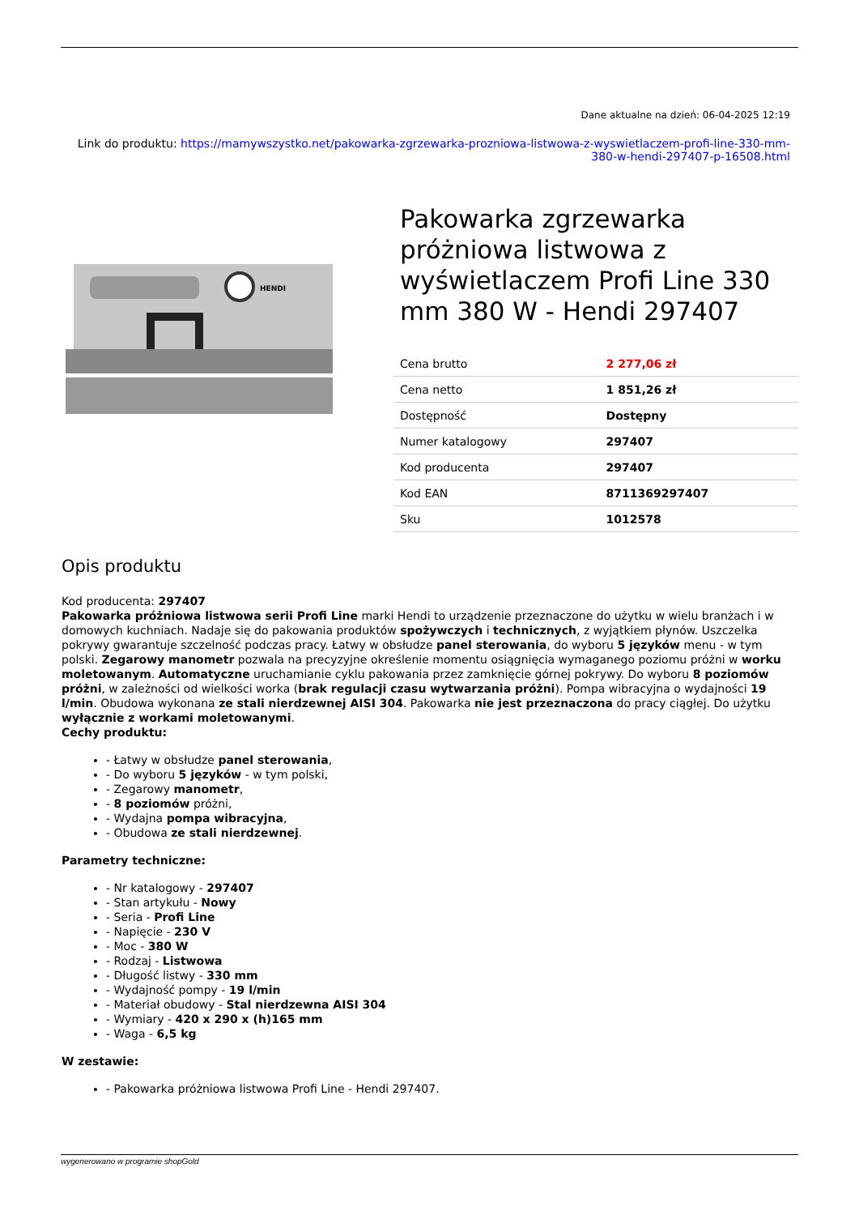Dane aktualne na dzień: 06-04-2025 12:19
Link do produktu: https://mamywszystko.net/pakowarka-zgrzewarka-prozniowa-listwowa-z-wyswietlaczem-profi-line-330-mm-380-w-hendi-297407-p-16508.html
HENDI
Pakowarka zgrzewarka próżniowa listwowa z wyświetlaczem Profi Line 330 mm 380 W - Hendi 297407
| Cena brutto | 2 277,06 zł |
| Cena netto | 1 851,26 zł |
| Dostępność | Dostępny |
| Numer katalogowy | 297407 |
| Kod producenta | 297407 |
| Kod EAN | 8711369297407 |
| Sku | 1012578 |
Opis produktu
Kod producenta: 297407
Pakowarka próżniowa listwowa serii Profi Line marki Hendi to urządzenie przeznaczone do użytku w wielu branżach i w domowych kuchniach. Nadaje się do pakowania produktów spożywczych i technicznych, z wyjątkiem płynów. Uszczelka pokrywy gwarantuje szczelność podczas pracy. Łatwy w obsłudze panel sterowania, do wyboru 5 języków menu - w tym polski. Zegarowy manometr pozwala na precyzyjne określenie momentu osiągnięcia wymaganego poziomu próżni w worku moletowanym. Automatyczne uruchamianie cyklu pakowania przez zamknięcie górnej pokrywy. Do wyboru 8 poziomów próżni, w zależności od wielkości worka (brak regulacji czasu wytwarzania próżni). Pompa wibracyjna o wydajności 19 l/min. Obudowa wykonana ze stali nierdzewnej AISI 304. Pakowarka nie jest przeznaczona do pracy ciągłej. Do użytku wyłącznie z workami moletowanymi.
Cechy produktu:
- Łatwy w obsłudze panel sterowania,
- Do wyboru 5 języków - w tym polski,
- Zegarowy manometr,
- 8 poziomów próżni,
- Wydajna pompa wibracyjna,
- Obudowa ze stali nierdzewnej.
Parametry techniczne:
- Nr katalogowy - 297407
- Stan artykułu - Nowy
- Seria - Profi Line
- Napięcie - 230 V
- Moc - 380 W
- Rodzaj - Listwowa
- Długość listwy - 330 mm
- Wydajność pompy - 19 l/min
- Materiał obudowy - Stal nierdzewna AISI 304
- Wymiary - 420 x 290 x (h)165 mm
- Waga - 6,5 kg
W zestawie:
- Pakowarka próżniowa listwowa Profi Line - Hendi 297407.
wygenerowano w programie shopGold